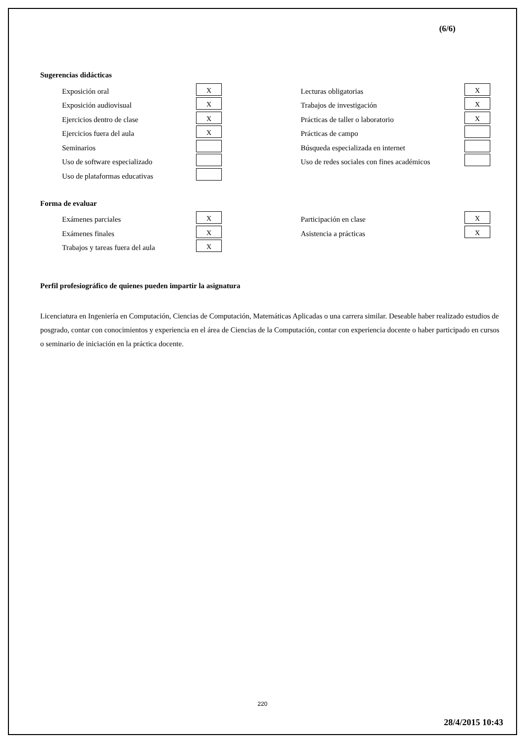(6/6)
Sugerencias didácticas
| Exposición oral | X | | Lecturas obligatorias | X |
| Exposición audiovisual | X | | Trabajos de investigación | X |
| Ejercicios dentro de clase | X | | Prácticas de taller o laboratorio | X |
| Ejercicios fuera del aula | X | | Prácticas de campo | |
| Seminarios | | | Búsqueda especializada en internet | |
| Uso de software especializado | | | Uso de redes sociales con fines académicos | |
| Uso de plataformas educativas | | | | |
Forma de evaluar
| Exámenes parciales | X | | Participación en clase | X |
| Exámenes finales | X | | Asistencia a prácticas | X |
| Trabajos y tareas fuera del aula | X | | | |
Perfil profesiográfico de quienes pueden impartir la asignatura
Licenciatura en Ingeniería en Computación, Ciencias de Computación, Matemáticas Aplicadas o una carrera similar. Deseable haber realizado estudios de posgrado, contar con conocimientos y experiencia en el área de Ciencias de la Computación, contar con experiencia docente o haber participado en cursos o seminario de iniciación en la práctica docente.
220
28/4/2015 10:43